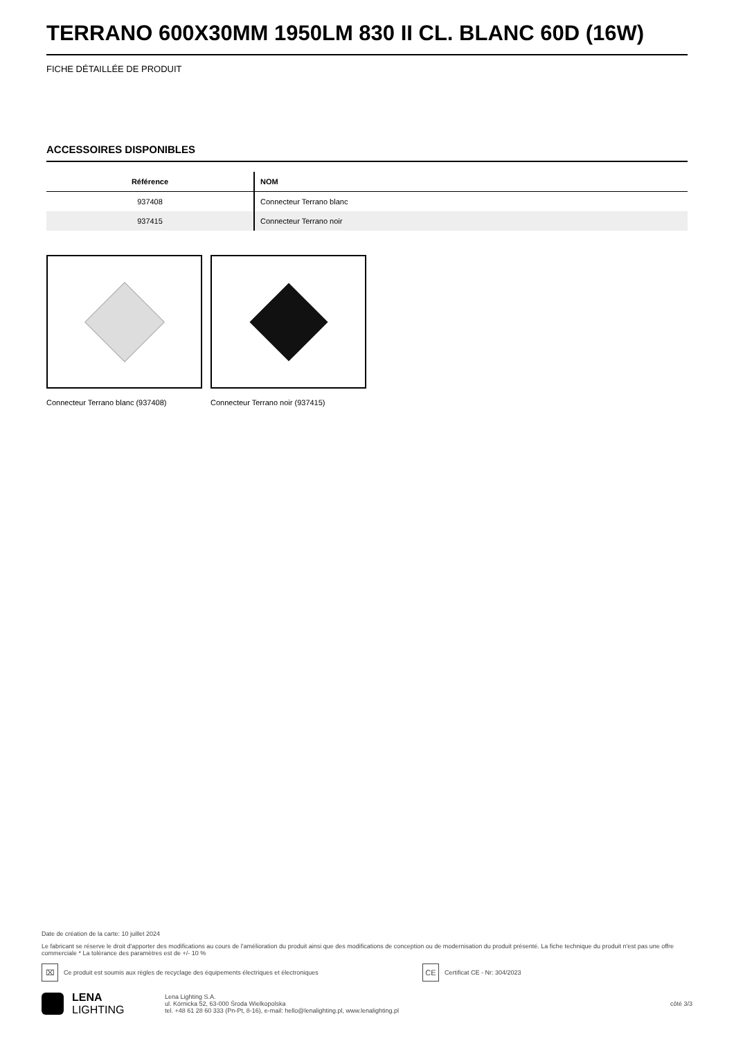TERRANO 600X30MM 1950LM 830 II CL. BLANC 60D (16W)
FICHE DÉTAILLÉE DE PRODUIT
ACCESSOIRES DISPONIBLES
| Référence | NOM |
| --- | --- |
| 937408 | Connecteur Terrano blanc |
| 937415 | Connecteur Terrano noir |
Connecteur Terrano blanc (937408) Connecteur Terrano noir (937415)
Date de création de la carte: 10 juillet 2024
Le fabricant se réserve le droit d'apporter des modifications au cours de l'amélioration du produit ainsi que des modifications de conception ou de modernisation du produit présenté. La fiche technique du produit n'est pas une offre commerciale * La tolérance des paramètres est de +/- 10 %
⌧
Ce produit est soumis aux règles de recyclage des équipements électriques et électroniques
CE
Certificat CE - Nr: 304/2023
LENA
LIGHTING
Lena Lighting S.A.
ul. Kórnicka 52, 63-000 Środa Wielkopolska
tel. +48 61 28 60 333 (Pn-Pt, 8-16), e-mail: hello@lenalighting.pl, www.lenalighting.pl
côté 3/3